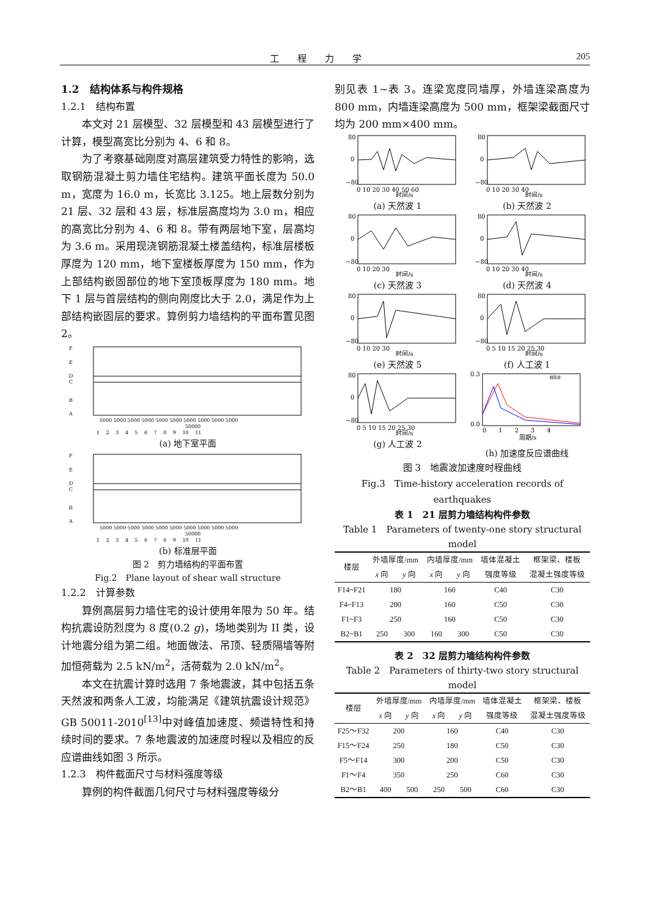工程力学 205
1.2　结构体系与构件规格
1.2.1　结构布置
本文对 21 层模型、32 层模型和 43 层模型进行了计算，模型高宽比分别为 4、6 和 8。
为了考察基础刚度对高层建筑受力特性的影响，选取钢筋混凝土剪力墙住宅结构。建筑平面长度为 50.0 m，宽度为 16.0 m，长宽比 3.125。地上层数分别为 21 层、32 层和 43 层，标准层高度均为 3.0 m，相应的高宽比分别为 4、6 和 8。带有两层地下室，层高均为 3.6 m。采用现浇钢筋混凝土楼盖结构，标准层楼板厚度为 120 mm，地下室楼板厚度为 150 mm，作为上部结构嵌固部位的地下室顶板厚度为 180 mm。地下 1 层与首层结构的侧向刚度比大于 2.0，满足作为上部结构嵌固层的要求。算例剪力墙结构的平面布置见图 2。
F
E
D
C
B
A
5000 5000 5000 5000 5000 5000 5000 5000 5000 5000
50000
1　 2　 3　 4　 5　 6　 7　 8　 9　 10　 11
(a) 地下室平面
F
E
D
C
B
A
5000 5000 5000 5000 5000 5000 5000 5000 5000 5000
50000
1　 2　 3　 4　 5　 6　 7　 8　 9　 10　 11
(b) 标准层平面
图 2　剪力墙结构的平面布置
Fig.2　Plane layout of shear wall structure
1.2.2　计算参数
算例高层剪力墙住宅的设计使用年限为 50 年。结构抗震设防烈度为 8 度(0.2 g)，场地类别为 II 类，设计地震分组为第二组。地面做法、吊顶、轻质隔墙等附加恒荷载为 2.5 kN/m<sup>2</sup>，活荷载为 2.0 kN/m<sup>2</sup>。
本文在抗震计算时选用 7 条地震波，其中包括五条天然波和两条人工波，均能满足《建筑抗震设计规范》GB 50011-2010<sup>[13]</sup>中对峰值加速度、频谱特性和持续时间的要求。7 条地震波的加速度时程以及相应的反应谱曲线如图 3 所示。
1.2.3　构件截面尺寸与材料强度等级
算例的构件截面几何尺寸与材料强度等级分
别见表 1~表 3。连梁宽度同墙厚，外墙连梁高度为 800 mm，内墙连梁高度为 500 mm，框架梁截面尺寸均为 200 mm×400 mm。
80
0
−80
0 10 20 30 40 50 60
时间/s
(a) 天然波 1
80
0
−80
0 10 20 30 40
时间/s
(b) 天然波 2
80
0
−80
0 10 20 30
时间/s
(c) 天然波 3
80
0
−80
0 10 20 30 40
时间/s
(d) 天然波 4
80
0
−80
0 10 20 30
时间/s
(e) 天然波 5
80
0
−80
0 5 10 15 20 25 30
时间/s
(f) 人工波 1
80
0
−80
0 5 10 15 20 25 30
时间/s
(g) 人工波 2
0.3
0.0
0　　1　　2　　3　　4
周期/s
规范谱
(h) 加速度反应谱曲线
图 3　地震波加速度时程曲线
Fig.3　Time-history acceleration records of earthquakes
表 1　21 层剪力墙结构构件参数
Table 1　Parameters of twenty-one story structural model
| 楼层 | 外墙厚度/mm | | 内墙厚度/mm | | 墙体混凝土 | 框架梁、楼板 |
| --- | --- | --- | --- | --- | --- | --- |
| | x 向 | y 向 | x 向 | y 向 | 强度等级 | 混凝土强度等级 |
| F14~F21 | 180 | | 160 | | C40 | C30 |
| F4~F13 | 200 | | 160 | | C50 | C30 |
| F1~F3 | 250 | | 160 | | C50 | C30 |
| B2~B1 | 250 | 300 | 160 | 300 | C50 | C30 |
表 2　32 层剪力墙结构构件参数
Table 2　Parameters of thirty-two story structural model
| 楼层 | 外墙厚度/mm | | 内墙厚度/mm | | 墙体混凝土 | 框架梁、楼板 |
| --- | --- | --- | --- | --- | --- | --- |
| | x 向 | y 向 | x 向 | y 向 | 强度等级 | 混凝土强度等级 |
| F25～F32 | 200 | | 160 | | C40 | C30 |
| F15～F24 | 250 | | 180 | | C50 | C30 |
| F5～F14 | 300 | | 200 | | C50 | C30 |
| F1～F4 | 350 | | 250 | | C60 | C30 |
| B2～B1 | 400 | 500 | 250 | 500 | C60 | C30 |